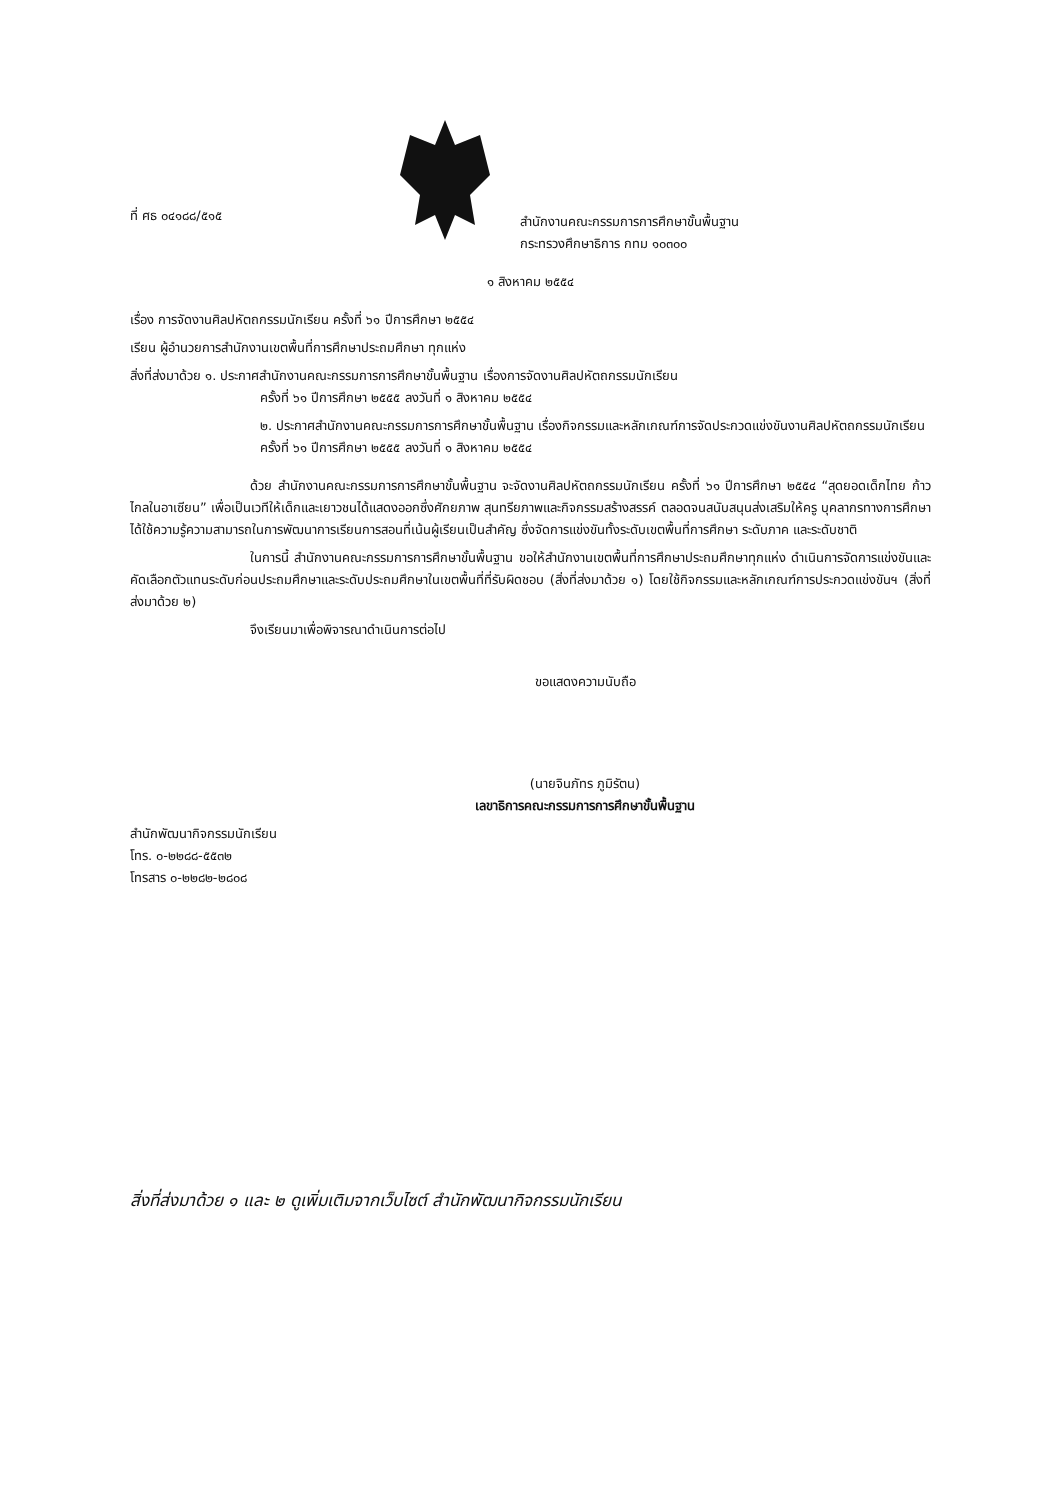ที่ ศธ ๐๔๑๘๘/๕๑๕
สำนักงานคณะกรรมการการศึกษาขั้นพื้นฐาน
กระทรวงศึกษาธิการ กทม ๑๐๓๐๐
๑ สิงหาคม ๒๕๕๔
เรื่อง การจัดงานศิลปหัตถกรรมนักเรียน ครั้งที่ ๖๑ ปีการศึกษา ๒๕๕๔
เรียน ผู้อำนวยการสำนักงานเขตพื้นที่การศึกษาประถมศึกษา ทุกแห่ง
สิ่งที่ส่งมาด้วย ๑. ประกาศสำนักงานคณะกรรมการการศึกษาขั้นพื้นฐาน เรื่องการจัดงานศิลปหัตถกรรมนักเรียน
ครั้งที่ ๖๑ ปีการศึกษา ๒๕๕๕ ลงวันที่ ๑ สิงหาคม ๒๕๕๔
๒. ประกาศสำนักงานคณะกรรมการการศึกษาขั้นพื้นฐาน เรื่องกิจกรรมและหลักเกณฑ์การจัดประกวดแข่งขันงานศิลปหัตถกรรมนักเรียน ครั้งที่ ๖๑ ปีการศึกษา ๒๕๕๕ ลงวันที่ ๑ สิงหาคม ๒๕๕๔
ด้วย สำนักงานคณะกรรมการการศึกษาขั้นพื้นฐาน จะจัดงานศิลปหัตถกรรมนักเรียน ครั้งที่ ๖๑ ปีการศึกษา ๒๕๕๔ “สุดยอดเด็กไทย ก้าวไกลในอาเซียน” เพื่อเป็นเวทีให้เด็กและเยาวชนได้แสดงออกซึ่งศักยภาพ สุนทรียภาพและกิจกรรมสร้างสรรค์ ตลอดจนสนับสนุนส่งเสริมให้ครู บุคลากรทางการศึกษาได้ใช้ความรู้ความสามารถในการพัฒนาการเรียนการสอนที่เน้นผู้เรียนเป็นสำคัญ ซึ่งจัดการแข่งขันทั้งระดับเขตพื้นที่การศึกษา ระดับภาค และระดับชาติ
ในการนี้ สำนักงานคณะกรรมการการศึกษาขั้นพื้นฐาน ขอให้สำนักงานเขตพื้นที่การศึกษาประถมศึกษาทุกแห่ง ดำเนินการจัดการแข่งขันและคัดเลือกตัวแทนระดับก่อนประถมศึกษาและระดับประถมศึกษาในเขตพื้นที่ที่รับผิดชอบ (สิ่งที่ส่งมาด้วย ๑) โดยใช้กิจกรรมและหลักเกณฑ์การประกวดแข่งขันฯ (สิ่งที่ส่งมาด้วย ๒)
จึงเรียนมาเพื่อพิจารณาดำเนินการต่อไป
ขอแสดงความนับถือ
(นายจินภัทร ภูมิรัตน)
เลขาธิการคณะกรรมการการศึกษาขั้นพื้นฐาน
สำนักพัฒนากิจกรรมนักเรียน
โทร. ๐-๒๒๘๘-๕๕๓๒
โทรสาร ๐-๒๒๘๒-๒๘๐๘
สิ่งที่ส่งมาด้วย ๑ และ ๒ ดูเพิ่มเติมจากเว็บไซต์ สำนักพัฒนากิจกรรมนักเรียน